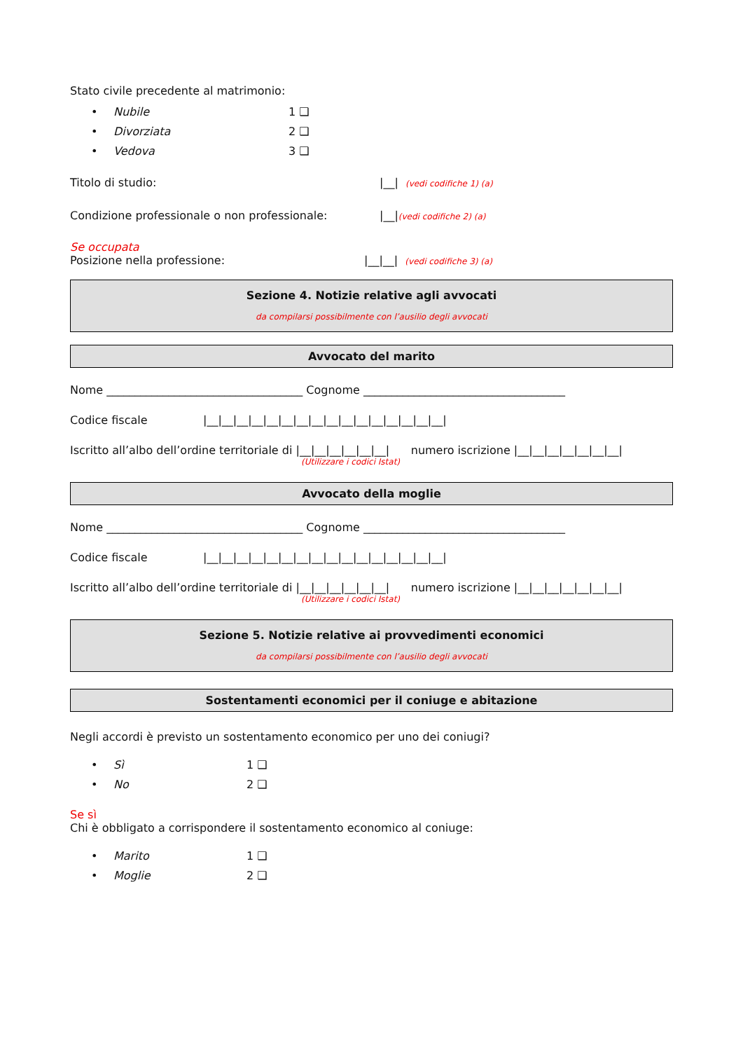Stato civile precedente al matrimonio:
• Nubile 1 ❑
• Divorziata 2 ❑
• Vedova 3 ❑
Titolo di studio: |__| (vedi codifiche 1) (a)
Condizione professionale o non professionale: |__| (vedi codifiche 2) (a)
Se occupata
Posizione nella professione: |__|__| (vedi codifiche 3) (a)
Sezione 4. Notizie relative agli avvocati
da compilarsi possibilmente con l’ausilio degli avvocati
Avvocato del marito
Nome ___________________________________ Cognome ____________________________________
Codice fiscale |__|__|__|__|__|__|__|__|__|__|__|__|__|__|__|__|
Iscritto all’albo dell’ordine territoriale di |__|__|__|__|__|__| numero iscrizione |__|__|__|__|__|__|__|
(Utilizzare i codici Istat)
Avvocato della moglie
Nome ___________________________________ Cognome ____________________________________
Codice fiscale |__|__|__|__|__|__|__|__|__|__|__|__|__|__|__|__|
Iscritto all’albo dell’ordine territoriale di |__|__|__|__|__|__| numero iscrizione |__|__|__|__|__|__|__|
(Utilizzare i codici Istat)
Sezione 5. Notizie relative ai provvedimenti economici
da compilarsi possibilmente con l’ausilio degli avvocati
Sostentamenti economici per il coniuge e abitazione
Negli accordi è previsto un sostentamento economico per uno dei coniugi?
• Sì 1 ❑
• No 2 ❑
Se sì
Chi è obbligato a corrispondere il sostentamento economico al coniuge:
• Marito 1 ❑
• Moglie 2 ❑